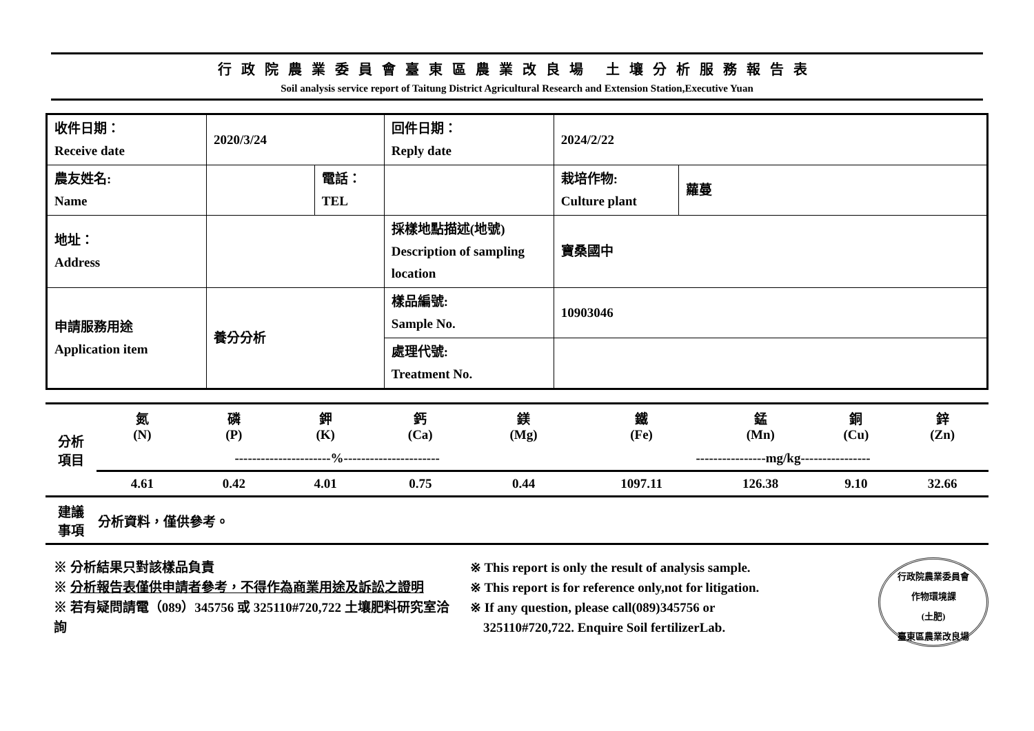行政院農業委員會臺東區農業改良場 土壤分析服務報告表
Soil analysis service report of Taitung District Agricultural Research and Extension Station,Executive Yuan
| 收件日期： Receive date | 2020/3/24 | | 回件日期： Reply date | 2024/2/22 | |
| 農友姓名: Name | | 電話： TEL | | 栽培作物: Culture plant | 蘿蔓 |
| 地址： Address | | | 採樣地點描述(地號) Description of sampling location | 寶桑國中 | |
| 申請服務用途 Application item | 養分分析 | | 樣品編號: Sample No. | 10903046 | |
| | | | 處理代號: Treatment No. | | |
| 分析 項目 | 氮 (N) | 磷 (P) | 鉀 (K) | 鈣 (Ca) | 鎂 (Mg) | 鐵 (Fe) | 錳 (Mn) | 銅 (Cu) | 鋅 (Zn) |
| | ----------------------%---------------------- | | | | | ----------------mg/kg---------------- | | | |
| | 4.61 | 0.42 | 4.01 | 0.75 | 0.44 | 1097.11 | 126.38 | 9.10 | 32.66 |
| 建議 事項 | 分析資料，僅供參考。 | | | | | | | | |
※ 分析結果只對該樣品負責
※ 分析報告表僅供申請者參考，不得作為商業用途及訴訟之證明
※ 若有疑問請電（089）345756 或 325110#720,722 土壤肥料研究室洽詢
※ This report is only the result of analysis sample.
※ This report is for reference only,not for litigation.
※ If any question, please call(089)345756 or
325110#720,722. Enquire Soil fertilizerLab.
行政院農業委員會
作物環境課
(土肥)
臺東區農業改良場